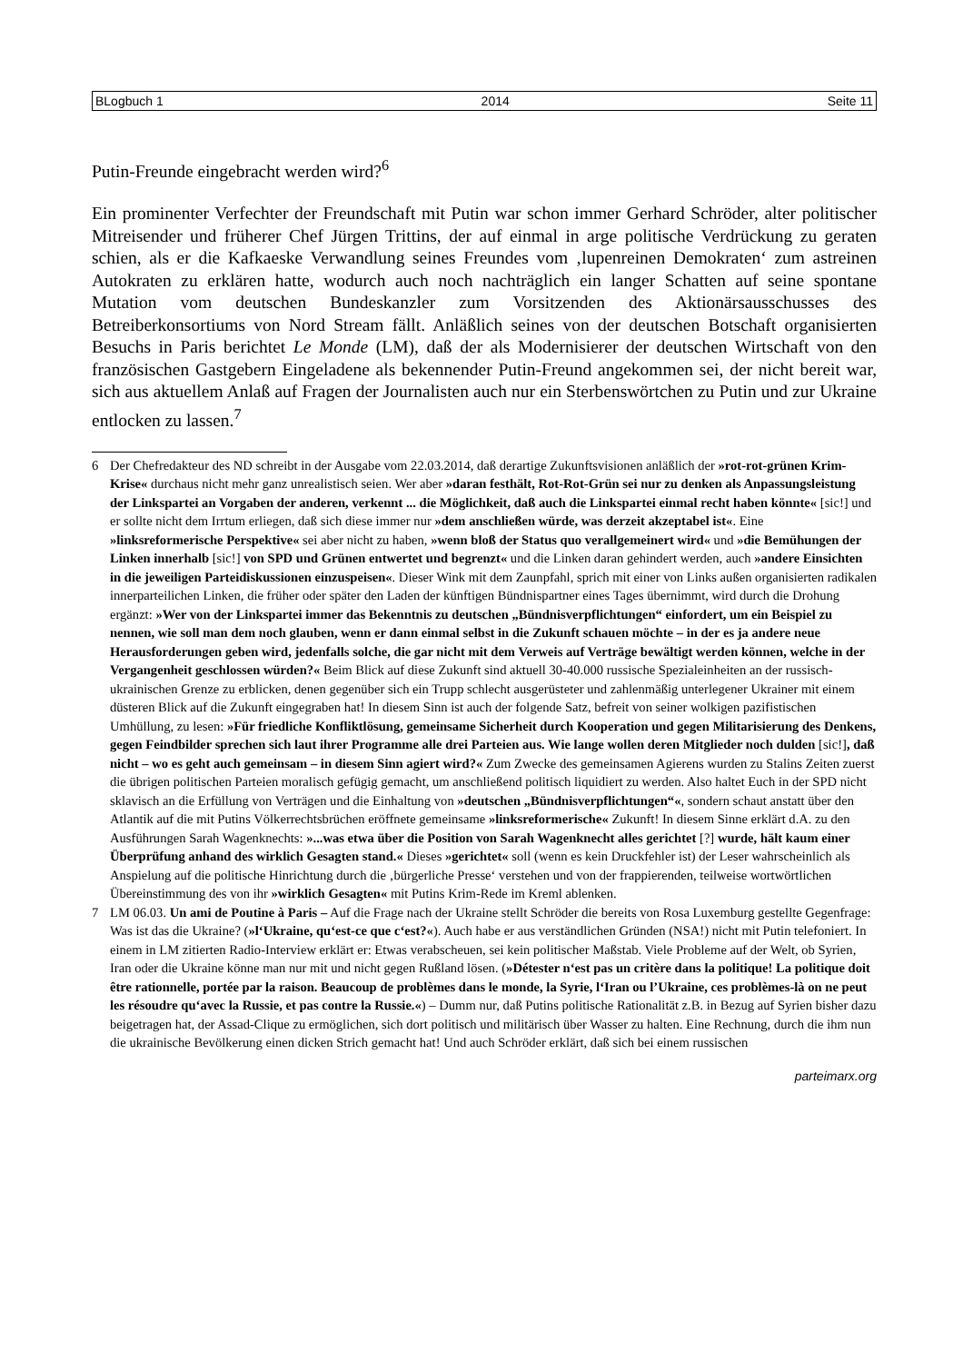BLogbuch 1 2014 Seite 11
Putin-Freunde eingebracht werden wird?<sup>6</sup>
Ein prominenter Verfechter der Freundschaft mit Putin war schon immer Gerhard Schröder, alter politischer Mitreisender und früherer Chef Jürgen Trittins, der auf einmal in arge politische Verdrückung zu geraten schien, als er die Kafkaeske Verwandlung seines Freundes vom ‚lupenreinen Demokraten‘ zum astreinen Autokraten zu erklären hatte, wodurch auch noch nachträglich ein langer Schatten auf seine spontane Mutation vom deutschen Bundeskanzler zum Vorsitzenden des Aktionärsausschusses des Betreiberkonsortiums von Nord Stream fällt. Anläßlich seines von der deutschen Botschaft organisierten Besuchs in Paris berichtet Le Monde (LM), daß der als Modernisierer der deutschen Wirtschaft von den französischen Gastgebern Eingeladene als bekennender Putin-Freund angekommen sei, der nicht bereit war, sich aus aktuellem Anlaß auf Fragen der Journalisten auch nur ein Sterbenswörtchen zu Putin und zur Ukraine entlocken zu lassen.<sup>7</sup>
6 Der Chefredakteur des ND schreibt in der Ausgabe vom 22.03.2014, daß derartige Zukunftsvisionen anläßlich der »rot-rot-grünen Krim-Krise« durchaus nicht mehr ganz unrealistisch seien. Wer aber »daran festhält, Rot-Rot-Grün sei nur zu denken als Anpassungsleistung der Linkspartei an Vorgaben der anderen, verkennt ... die Möglichkeit, daß auch die Linkspartei einmal recht haben könnte« [sic!] und er sollte nicht dem Irrtum erliegen, daß sich diese immer nur »dem anschließen würde, was derzeit akzeptabel ist«. Eine »linksreformerische Perspektive« sei aber nicht zu haben, »wenn bloß der Status quo verallgemeinert wird« und »die Bemühungen der Linken innerhalb [sic!] von SPD und Grünen entwertet und begrenzt« und die Linken daran gehindert werden, auch »andere Einsichten in die jeweiligen Parteidiskussionen einzuspeisen«. Dieser Wink mit dem Zaunpfahl, sprich mit einer von Links außen organisierten radikalen innerparteilichen Linken, die früher oder später den Laden der künftigen Bündnispartner eines Tages übernimmt, wird durch die Drohung ergänzt: »Wer von der Linkspartei immer das Bekenntnis zu deutschen „Bündnisverpflichtungen“ einfordert, um ein Beispiel zu nennen, wie soll man dem noch glauben, wenn er dann einmal selbst in die Zukunft schauen möchte – in der es ja andere neue Herausforderungen geben wird, jedenfalls solche, die gar nicht mit dem Verweis auf Verträge bewältigt werden können, welche in der Vergangenheit geschlossen würden?« Beim Blick auf diese Zukunft sind aktuell 30-40.000 russische Spezialeinheiten an der russisch-ukrainischen Grenze zu erblicken, denen gegenüber sich ein Trupp schlecht ausgerüsteter und zahlenmäßig unterlegener Ukrainer mit einem düsteren Blick auf die Zukunft eingegraben hat! In diesem Sinn ist auch der folgende Satz, befreit von seiner wolkigen pazifistischen Umhüllung, zu lesen: »Für friedliche Konfliktlösung, gemeinsame Sicherheit durch Kooperation und gegen Militarisierung des Denkens, gegen Feindbilder sprechen sich laut ihrer Programme alle drei Parteien aus. Wie lange wollen deren Mitglieder noch dulden [sic!], daß nicht – wo es geht auch gemeinsam – in diesem Sinn agiert wird?« Zum Zwecke des gemeinsamen Agierens wurden zu Stalins Zeiten zuerst die übrigen politischen Parteien moralisch gefügig gemacht, um anschließend politisch liquidiert zu werden. Also haltet Euch in der SPD nicht sklavisch an die Erfüllung von Verträgen und die Einhaltung von »deutschen „Bündnisverpflichtungen“«, sondern schaut anstatt über den Atlantik auf die mit Putins Völkerrechtsbrüchen eröffnete gemeinsame »linksreformerische« Zukunft! In diesem Sinne erklärt d.A. zu den Ausführungen Sarah Wagenknechts: »...was etwa über die Position von Sarah Wagenknecht alles gerichtet [?] wurde, hält kaum einer Überprüfung anhand des wirklich Gesagten stand.« Dieses »gerichtet« soll (wenn es kein Druckfehler ist) der Leser wahrscheinlich als Anspielung auf die politische Hinrichtung durch die ‚bürgerliche Presse‘ verstehen und von der frappierenden, teilweise wortwörtlichen Übereinstimmung des von ihr »wirklich Gesagten« mit Putins Krim-Rede im Kreml ablenken.
7 LM 06.03. Un ami de Poutine à Paris – Auf die Frage nach der Ukraine stellt Schröder die bereits von Rosa Luxemburg gestellte Gegenfrage: Was ist das die Ukraine? (»l‘Ukraine, qu‘est-ce que c‘est?«). Auch habe er aus verständlichen Gründen (NSA!) nicht mit Putin telefoniert. In einem in LM zitierten Radio-Interview erklärt er: Etwas verabscheuen, sei kein politischer Maßstab. Viele Probleme auf der Welt, ob Syrien, Iran oder die Ukraine könne man nur mit und nicht gegen Rußland lösen. (»Détester n‘est pas un critère dans la politique! La politique doit être rationnelle, portée par la raison. Beaucoup de problèmes dans le monde, la Syrie, l‘Iran ou l’Ukraine, ces problèmes-là on ne peut les résoudre qu‘avec la Russie, et pas contre la Russie.«) – Dumm nur, daß Putins politische Rationalität z.B. in Bezug auf Syrien bisher dazu beigetragen hat, der Assad-Clique zu ermöglichen, sich dort politisch und militärisch über Wasser zu halten. Eine Rechnung, durch die ihm nun die ukrainische Bevölkerung einen dicken Strich gemacht hat! Und auch Schröder erklärt, daß sich bei einem russischen
parteimarx.org